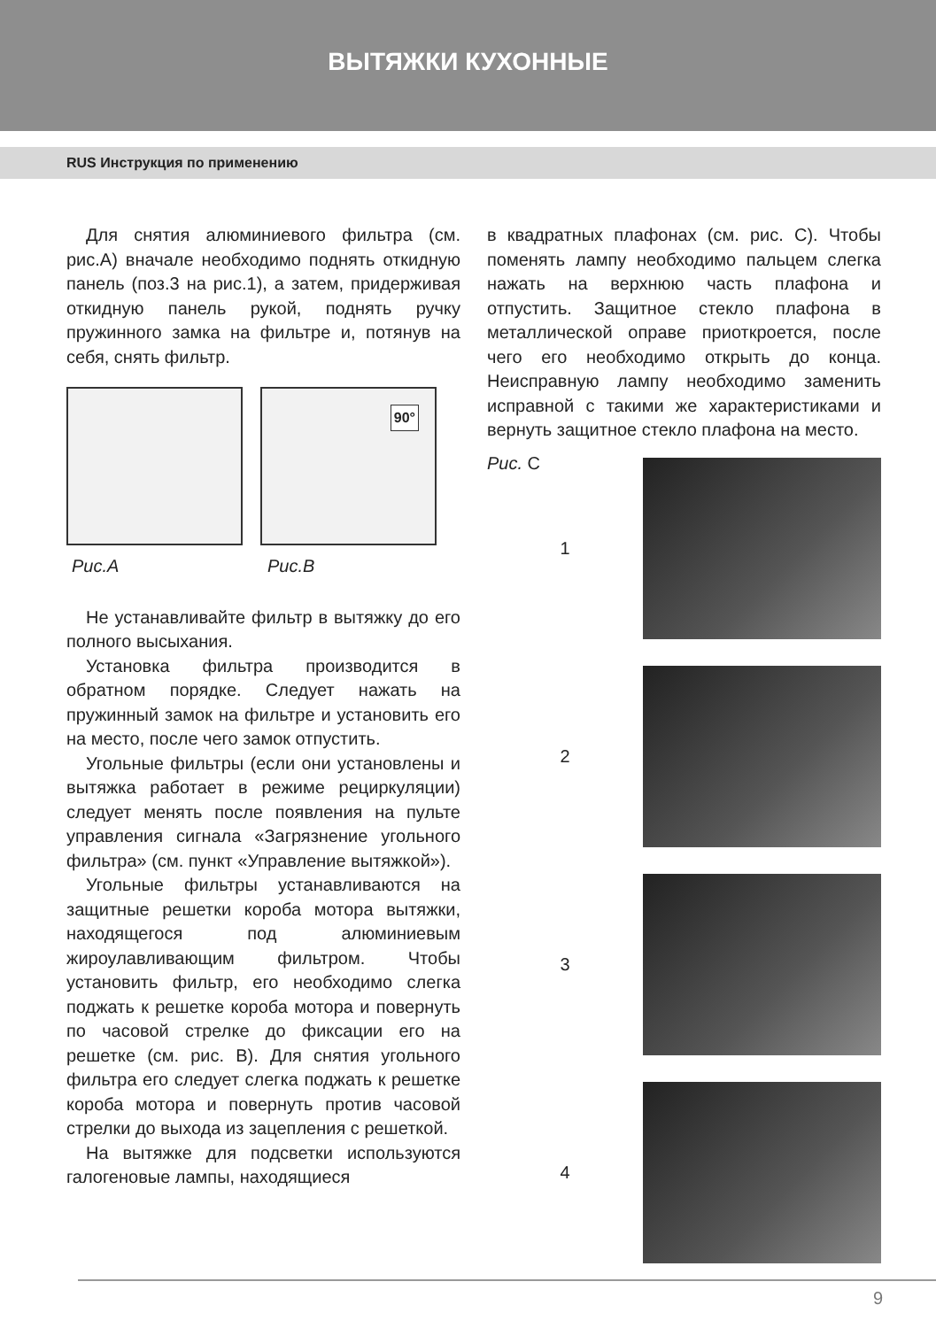ВЫТЯЖКИ КУХОННЫЕ
RUS Инструкция по применению
Для снятия алюминиевого фильтра (см. рис.А) вначале необходимо поднять откидную панель (поз.3 на рис.1), а затем, придерживая откидную панель рукой, поднять ручку пружинного замка на фильтре и, потянув на себя, снять фильтр.
90°
Рис.А Рис.В
Не устанавливайте фильтр в вытяжку до его полного высыхания.
Установка фильтра производится в обратном порядке. Следует нажать на пружинный замок на фильтре и установить его на место, после чего замок отпустить.
Угольные фильтры (если они установлены и вытяжка работает в режиме рециркуляции) следует менять после появления на пульте управления сигнала «Загрязнение угольного фильтра» (см. пункт «Управление вытяжкой»).
Угольные фильтры устанавливаются на защитные решетки короба мотора вытяжки, находящегося под алюминиевым жироулавливающим фильтром. Чтобы установить фильтр, его необходимо слегка поджать к решетке короба мотора и повернуть по часовой стрелке до фиксации его на решетке (см. рис. В). Для снятия угольного фильтра его следует слегка поджать к решетке короба мотора и повернуть против часовой стрелки до выхода из зацепления с решеткой.
На вытяжке для подсветки используются галогеновые лампы, находящиеся
в квадратных плафонах (см. рис. С). Чтобы поменять лампу необходимо пальцем слегка нажать на верхнюю часть плафона и отпустить. Защитное стекло плафона в металлической оправе приоткроется, после чего его необходимо открыть до конца. Неисправную лампу необходимо заменить исправной с такими же характеристиками и вернуть защитное стекло плафона на место.
Рис. C
1
2
3
4
9